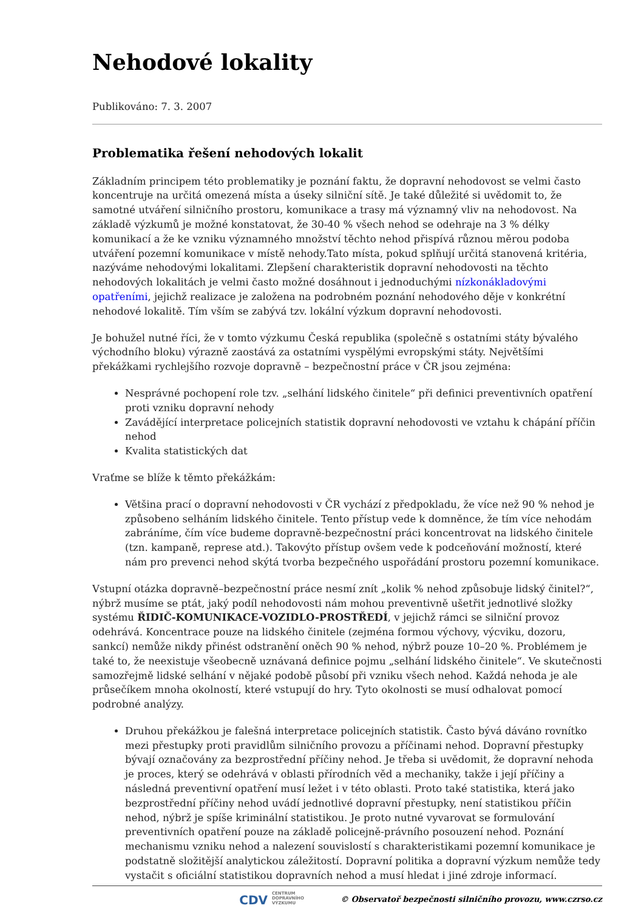Nehodové lokality
Publikováno: 7. 3. 2007
Problematika řešení nehodových lokalit
Základním principem této problematiky je poznání faktu, že dopravní nehodovost se velmi často koncentruje na určitá omezená místa a úseky silniční sítě. Je také důležité si uvědomit to, že samotné utváření silničního prostoru, komunikace a trasy má významný vliv na nehodovost. Na základě výzkumů je možné konstatovat, že 30-40 % všech nehod se odehraje na 3 % délky komunikací a že ke vzniku významného množství těchto nehod přispívá různou měrou podoba utváření pozemní komunikace v místě nehody.Tato místa, pokud splňují určitá stanovená kritéria, nazýváme nehodovými lokalitami. Zlepšení charakteristik dopravní nehodovosti na těchto nehodových lokalitách je velmi často možné dosáhnout i jednoduchými nízkonákladovými opatřeními, jejichž realizace je založena na podrobném poznání nehodového děje v konkrétní nehodové lokalitě. Tím vším se zabývá tzv. lokální výzkum dopravní nehodovosti.
Je bohužel nutné říci, že v tomto výzkumu Česká republika (společně s ostatními státy bývalého východního bloku) výrazně zaostává za ostatními vyspělými evropskými státy. Největšími překážkami rychlejšího rozvoje dopravně – bezpečnostní práce v ČR jsou zejména:
Nesprávné pochopení role tzv. „selhání lidského činitele“ při definici preventivních opatření proti vzniku dopravní nehody
Zavádějící interpretace policejních statistik dopravní nehodovosti ve vztahu k chápání příčin nehod
Kvalita statistických dat
Vraťme se blíže k těmto překážkám:
Většina prací o dopravní nehodovosti v ČR vychází z předpokladu, že více než 90 % nehod je způsobeno selháním lidského činitele. Tento přístup vede k domněnce, že tím více nehodám zabráníme, čím více budeme dopravně-bezpečnostní práci koncentrovat na lidského činitele (tzn. kampaně, represe atd.). Takovýto přístup ovšem vede k podceňování možností, které nám pro prevenci nehod skýtá tvorba bezpečného uspořádání prostoru pozemní komunikace.
Vstupní otázka dopravně–bezpečnostní práce nesmí znít „kolik % nehod způsobuje lidský činitel?“, nýbrž musíme se ptát, jaký podíl nehodovosti nám mohou preventivně ušetřit jednotlivé složky systému ŘIDIČ-KOMUNIKACE-VOZIDLO-PROSTŘEDÍ, v jejichž rámci se silniční provoz odehrává. Koncentrace pouze na lidského činitele (zejména formou výchovy, výcviku, dozoru, sankcí) nemůže nikdy přinést odstranění oněch 90 % nehod, nýbrž pouze 10–20 %. Problémem je také to, že neexistuje všeobecně uznávaná definice pojmu „selhání lidského činitele“. Ve skutečnosti samozřejmě lidské selhání v nějaké podobě působí při vzniku všech nehod. Každá nehoda je ale průsečíkem mnoha okolností, které vstupují do hry. Tyto okolnosti se musí odhalovat pomocí podrobné analýzy.
Druhou překážkou je falešná interpretace policejních statistik. Často bývá dáváno rovnítko mezi přestupky proti pravidlům silničního provozu a příčinami nehod. Dopravní přestupky bývají označovány za bezprostřední příčiny nehod. Je třeba si uvědomit, že dopravní nehoda je proces, který se odehrává v oblasti přírodních věd a mechaniky, takže i její příčiny a následná preventivní opatření musí ležet i v této oblasti. Proto také statistika, která jako bezprostřední příčiny nehod uvádí jednotlivé dopravní přestupky, není statistikou příčin nehod, nýbrž je spíše kriminální statistikou. Je proto nutné vyvarovat se formulování preventivních opatření pouze na základě policejně-právního posouzení nehod. Poznání mechanismu vzniku nehod a nalezení souvislostí s charakteristikami pozemní komunikace je podstatně složitější analytickou záležitostí. Dopravní politika a dopravní výzkum nemůže tedy vystačit s oficiální statistikou dopravních nehod a musí hledat i jiné zdroje informací.
CDV CENTRUM
DOPRAVNÍHO
VÝZKUMU © Observatoř bezpečnosti silničního provozu, www.czrso.cz